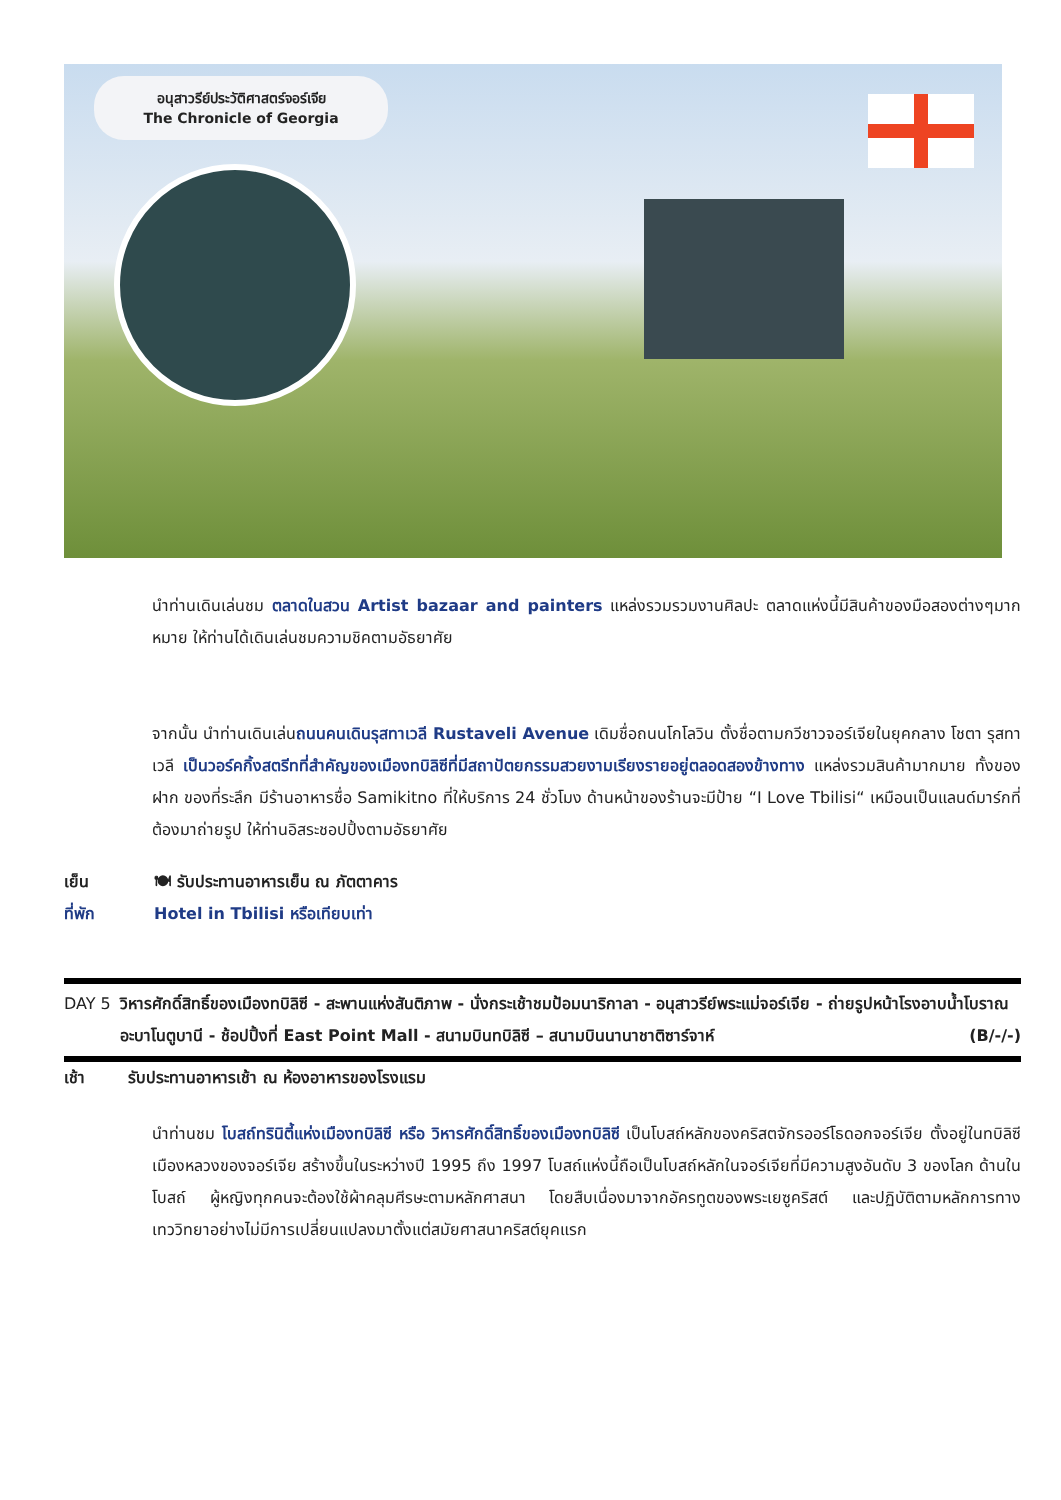อนุสาวรีย์ประวัติศาสตร์จอร์เจีย
The Chronicle of Georgia
นำท่านเดินเล่นชม ตลาดในสวน Artist bazaar and painters แหล่งรวมรวมงานศิลปะ ตลาดแห่งนี้มีสินค้าของมือสองต่างๆมากหมาย ให้ท่านได้เดินเล่นชมความชิคตามอัธยาศัย
จากนั้น นำท่านเดินเล่นถนนคนเดินรุสทาเวลี Rustaveli Avenue เดิมชื่อถนนโกโลวิน ตั้งชื่อตามกวีชาวจอร์เจียในยุคกลาง โชตา รุสทาเวลี เป็นวอร์คกิ้งสตรีทที่สำคัญของเมืองทบิลิซีที่มีสถาปัตยกรรมสวยงามเรียงรายอยู่ตลอดสองข้างทาง แหล่งรวมสินค้ามากมาย ทั้งของฝาก ของที่ระลึก มีร้านอาหารชื่อ Samikitno ที่ให้บริการ 24 ชั่วโมง ด้านหน้าของร้านจะมีป้าย “I Love Tbilisi“ เหมือนเป็นแลนด์มาร์กที่ต้องมาถ่ายรูป ให้ท่านอิสระชอปปิ้งตามอัธยาศัย
เย็น 🍽 รับประทานอาหารเย็น ณ ภัตตาคาร
ที่พัก Hotel in Tbilisi หรือเทียบเท่า
DAY 5 วิหารศักดิ์สิทธิ์ของเมืองทบิลิซี - สะพานแห่งสันติภาพ - นั่งกระเช้าชมป้อมนาริกาลา - อนุสาวรีย์พระแม่จอร์เจีย - ถ่ายรูปหน้าโรงอาบน้ำโบราณ อะบาโนตูบานี - ช้อปปิ้งที่ East Point Mall - สนามบินทบิลิซี – สนามบินนานาชาติซาร์จาห์ (B/-/-)
เช้า รับประทานอาหารเช้า ณ ห้องอาหารของโรงแรม
นำท่านชม โบสถ์ทรินิตี้แห่งเมืองทบิลิซี หรือ วิหารศักดิ์สิทธิ์ของเมืองทบิลิซี เป็นโบสถ์หลักของคริสตจักรออร์โธดอกจอร์เจีย ตั้งอยู่ในทบิลิซีเมืองหลวงของจอร์เจีย สร้างขึ้นในระหว่างปี 1995 ถึง 1997 โบสถ์แห่งนี้ถือเป็นโบสถ์หลักในจอร์เจียที่มีความสูงอันดับ 3 ของโลก ด้านในโบสถ์ ผู้หญิงทุกคนจะต้องใช้ผ้าคลุมศีรษะตามหลักศาสนา โดยสืบเนื่องมาจากอัครทูตของพระเยซูคริสต์ และปฏิบัติตามหลักการทางเทววิทยาอย่างไม่มีการเปลี่ยนแปลงมาตั้งแต่สมัยศาสนาคริสต์ยุคแรก